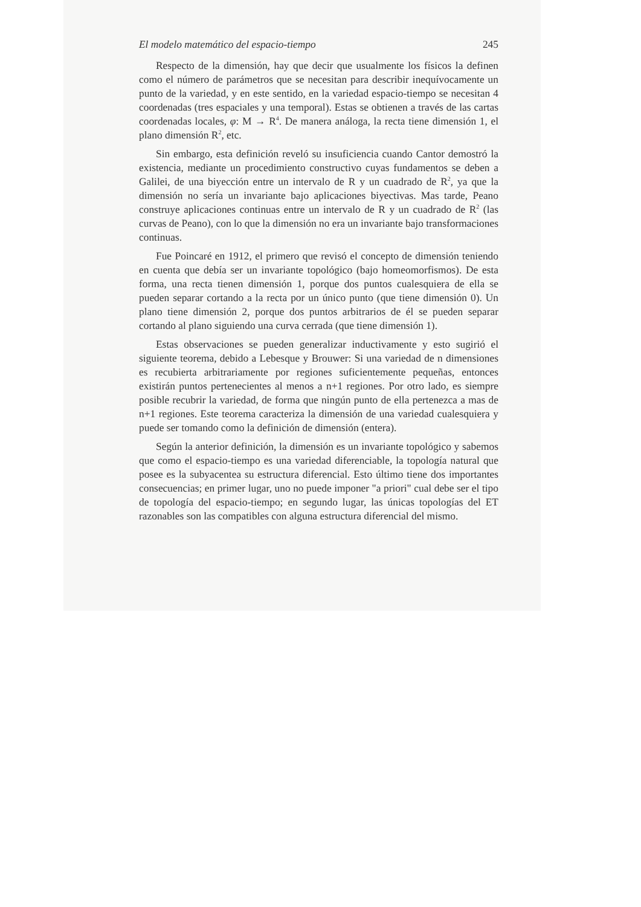El modelo matemático del espacio-tiempo 245
Respecto de la dimensión, hay que decir que usualmente los físicos la definen como el número de parámetros que se necesitan para describir inequívocamente un punto de la variedad, y en este sentido, en la variedad espacio-tiempo se necesitan 4 coordenadas (tres espaciales y una temporal). Estas se obtienen a través de las cartas coordenadas locales, φ: M → R<sup>4</sup>. De manera análoga, la recta tiene dimensión 1, el plano dimensión R<sup>2</sup>, etc.
Sin embargo, esta definición reveló su insuficiencia cuando Cantor demostró la existencia, mediante un procedimiento constructivo cuyas fundamentos se deben a Galilei, de una biyección entre un intervalo de R y un cuadrado de R<sup>2</sup>, ya que la dimensión no sería un invariante bajo aplicaciones biyectivas. Mas tarde, Peano construye aplicaciones continuas entre un intervalo de R y un cuadrado de R<sup>2</sup> (las curvas de Peano), con lo que la dimensión no era un invariante bajo transformaciones continuas.
Fue Poincaré en 1912, el primero que revisó el concepto de dimensión teniendo en cuenta que debía ser un invariante topológico (bajo homeomorfismos). De esta forma, una recta tienen dimensión 1, porque dos puntos cualesquiera de ella se pueden separar cortando a la recta por un único punto (que tiene dimensión 0). Un plano tiene dimensión 2, porque dos puntos arbitrarios de él se pueden separar cortando al plano siguiendo una curva cerrada (que tiene dimensión 1).
Estas observaciones se pueden generalizar inductivamente y esto sugirió el siguiente teorema, debido a Lebesque y Brouwer: Si una variedad de n dimensiones es recubierta arbitrariamente por regiones suficientemente pequeñas, entonces existirán puntos pertenecientes al menos a n+1 regiones. Por otro lado, es siempre posible recubrir la variedad, de forma que ningún punto de ella pertenezca a mas de n+1 regiones. Este teorema caracteriza la dimensión de una variedad cualesquiera y puede ser tomando como la definición de dimensión (entera).
Según la anterior definición, la dimensión es un invariante topológico y sabemos que como el espacio-tiempo es una variedad diferenciable, la topología natural que posee es la subyacentea su estructura diferencial. Esto último tiene dos importantes consecuencias; en primer lugar, uno no puede imponer "a priori" cual debe ser el tipo de topología del espacio-tiempo; en segundo lugar, las únicas topologías del ET razonables son las compatibles con alguna estructura diferencial del mismo.